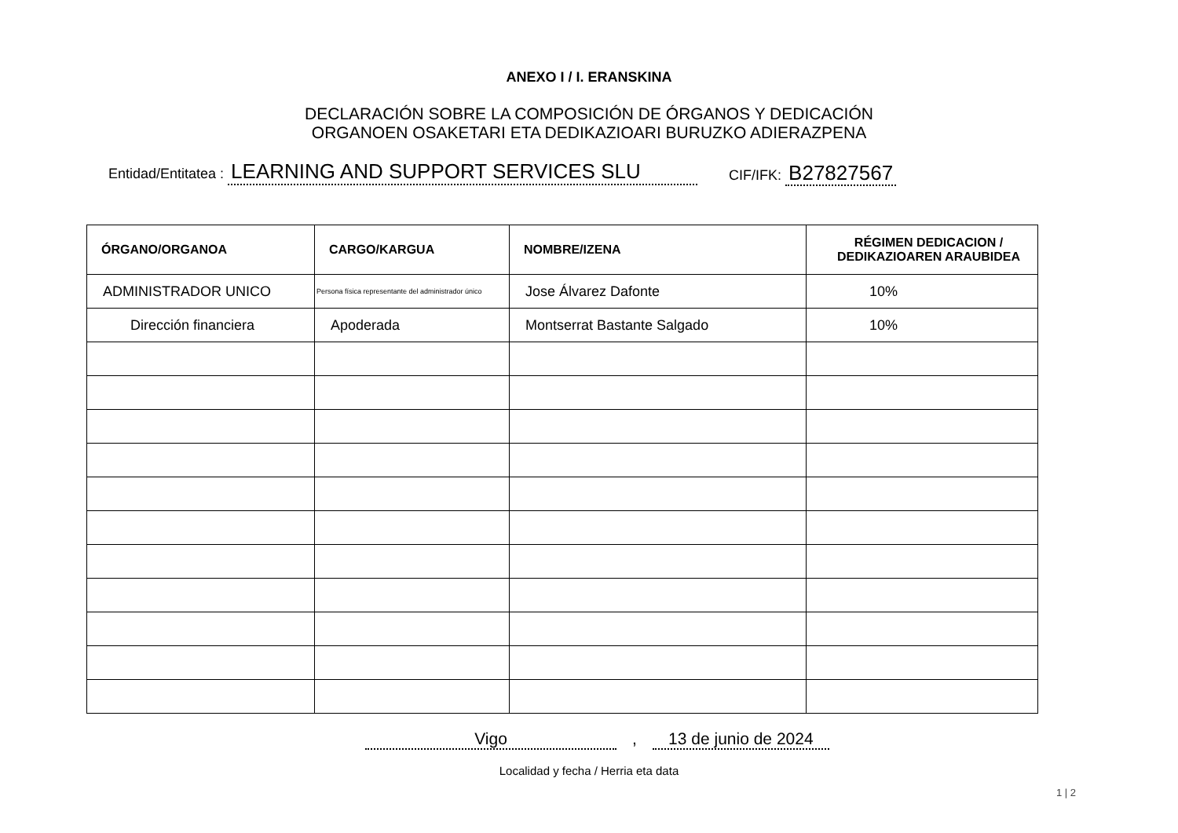ANEXO I / I. ERANSKINA
DECLARACIÓN SOBRE LA COMPOSICIÓN DE ÓRGANOS Y DEDICACIÓN
ORGANOEN OSAKETARI ETA DEDIKAZIOARI BURUZKO ADIERAZPENA
Entidad/Entitatea : LEARNING AND SUPPORT SERVICES SLU
CIF/IFK: B27827567
| ÓRGANO/ORGANOA | CARGO/KARGUA | NOMBRE/IZENA | RÉGIMEN DEDICACION / DEDIKAZIOAREN ARAUBIDEA |
| --- | --- | --- | --- |
| ADMINISTRADOR UNICO | Persona física representante del administrador único | Jose Álvarez Dafonte | 10% |
| Dirección financiera | Apoderada | Montserrat Bastante Salgado | 10% |
Vigo, 13 de junio de 2024
Localidad y fecha / Herria eta data
1 | 2